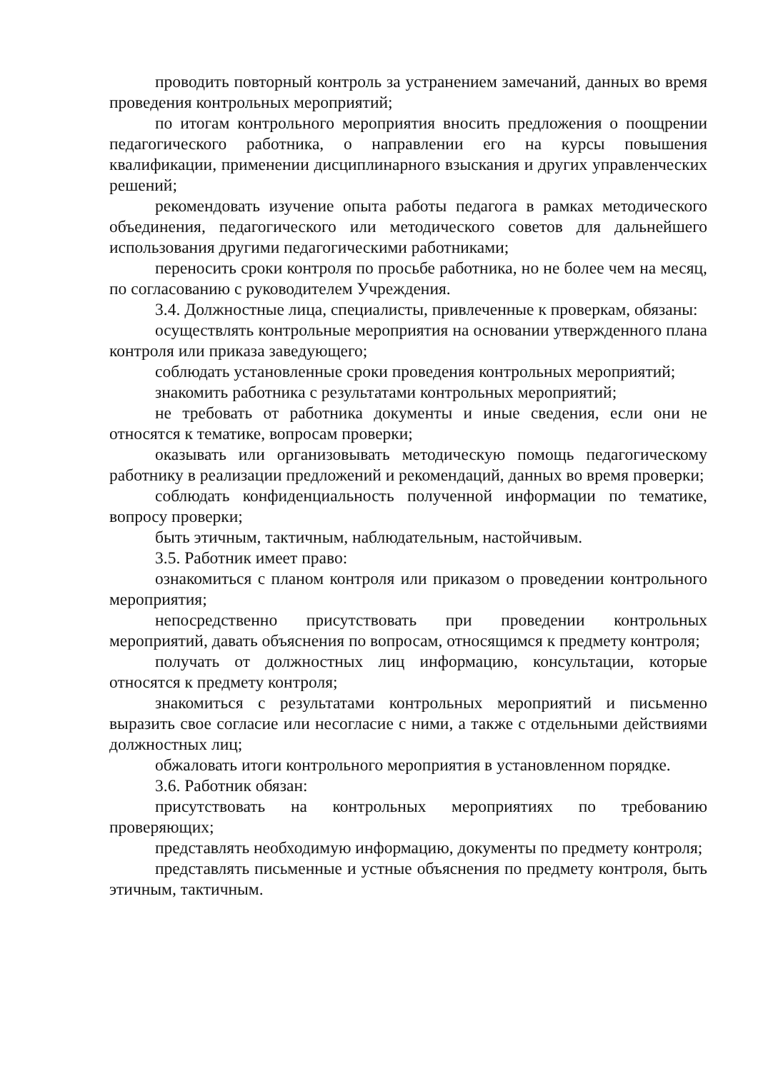проводить повторный контроль за устранением замечаний, данных во время проведения контрольных мероприятий;
по итогам контрольного мероприятия вносить предложения о поощрении педагогического работника, о направлении его на курсы повышения квалификации, применении дисциплинарного взыскания и других управленческих решений;
рекомендовать изучение опыта работы педагога в рамках методического объединения, педагогического или методического советов для дальнейшего использования другими педагогическими работниками;
переносить сроки контроля по просьбе работника, но не более чем на месяц, по согласованию с руководителем Учреждения.
3.4. Должностные лица, специалисты, привлеченные к проверкам, обязаны:
осуществлять контрольные мероприятия на основании утвержденного плана контроля или приказа заведующего;
соблюдать установленные сроки проведения контрольных мероприятий;
знакомить работника с результатами контрольных мероприятий;
не требовать от работника документы и иные сведения, если они не относятся к тематике, вопросам проверки;
оказывать или организовывать методическую помощь педагогическому работнику в реализации предложений и рекомендаций, данных во время проверки;
соблюдать конфиденциальность полученной информации по тематике, вопросу проверки;
быть этичным, тактичным, наблюдательным, настойчивым.
3.5. Работник имеет право:
ознакомиться с планом контроля или приказом о проведении контрольного мероприятия;
непосредственно присутствовать при проведении контрольных мероприятий, давать объяснения по вопросам, относящимся к предмету контроля;
получать от должностных лиц информацию, консультации, которые относятся к предмету контроля;
знакомиться с результатами контрольных мероприятий и письменно выразить свое согласие или несогласие с ними, а также с отдельными действиями должностных лиц;
обжаловать итоги контрольного мероприятия в установленном порядке.
3.6. Работник обязан:
присутствовать на контрольных мероприятиях по требованию проверяющих;
представлять необходимую информацию, документы по предмету контроля;
представлять письменные и устные объяснения по предмету контроля, быть этичным, тактичным.